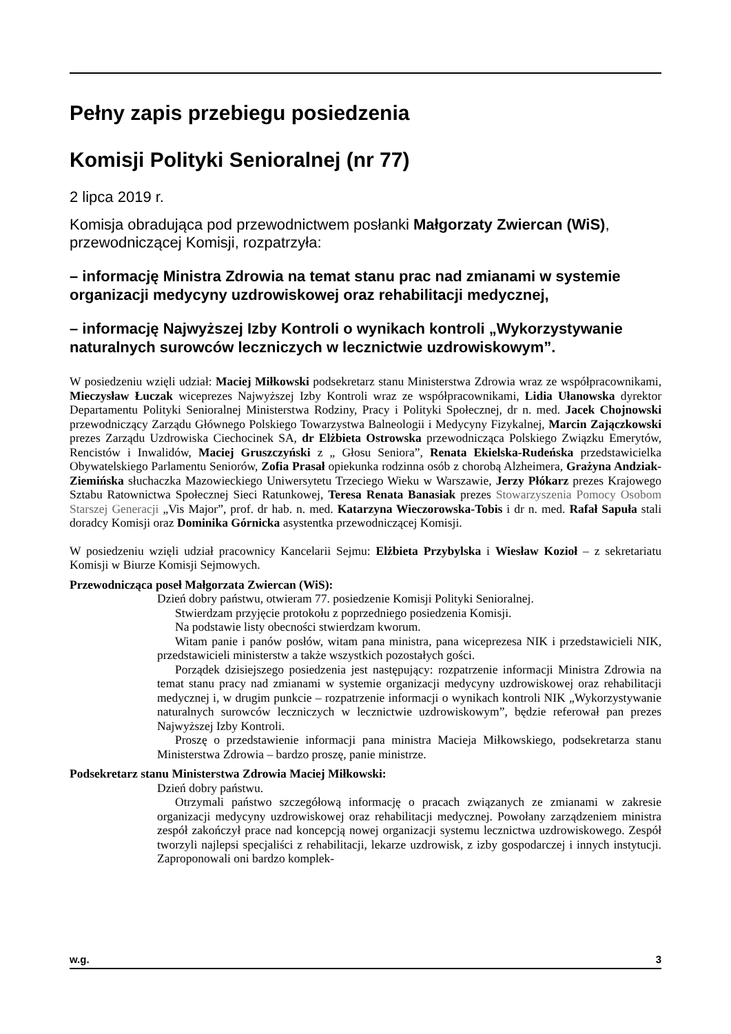Pełny zapis przebiegu posiedzenia
Komisji Polityki Senioralnej (nr 77)
2 lipca 2019 r.
Komisja obradująca pod przewodnictwem posłanki Małgorzaty Zwiercan (WiS), przewodniczącej Komisji, rozpatrzyła:
– informację Ministra Zdrowia na temat stanu prac nad zmianami w systemie organizacji medycyny uzdrowiskowej oraz rehabilitacji medycznej,
– informację Najwyższej Izby Kontroli o wynikach kontroli „Wykorzystywanie naturalnych surowców leczniczych w lecznictwie uzdrowiskowym”.
W posiedzeniu wzięli udział: Maciej Miłkowski podsekretarz stanu Ministerstwa Zdrowia wraz ze współpracownikami, Mieczysław Łuczak wiceprezes Najwyższej Izby Kontroli wraz ze współpracownikami, Lidia Ułanowska dyrektor Departamentu Polityki Senioralnej Ministerstwa Rodziny, Pracy i Polityki Społecznej, dr n. med. Jacek Chojnowski przewodniczący Zarządu Głównego Polskiego Towarzystwa Balneologii i Medycyny Fizykalnej, Marcin Zajączkowski prezes Zarządu Uzdrowiska Ciechocinek SA, dr Elżbieta Ostrowska przewodnicząca Polskiego Związku Emerytów, Rencistów i Inwalidów, Maciej Gruszczyński z „ Głosu Seniora”, Renata Ekielska-Rudeńska przedstawicielka Obywatelskiego Parlamentu Seniorów, Zofia Prasał opiekunka rodzinna osób z chorobą Alzheimera, Grażyna Andziak-Ziemińska słuchaczka Mazowieckiego Uniwersytetu Trzeciego Wieku w Warszawie, Jerzy Płókarz prezes Krajowego Sztabu Ratownictwa Społecznej Sieci Ratunkowej, Teresa Renata Banasiak prezes Stowarzyszenia Pomocy Osobom Starszej Generacji „Vis Major”, prof. dr hab. n. med. Katarzyna Wieczorowska-Tobis i dr n. med. Rafał Sapuła stali doradcy Komisji oraz Dominika Górnicka asystentka przewodniczącej Komisji.
W posiedzeniu wzięli udział pracownicy Kancelarii Sejmu: Elżbieta Przybylska i Wiesław Kozioł – z sekretariatu Komisji w Biurze Komisji Sejmowych.
Przewodnicząca poseł Małgorzata Zwiercan (WiS):
Dzień dobry państwu, otwieram 77. posiedzenie Komisji Polityki Senioralnej.
Stwierdzam przyjęcie protokołu z poprzedniego posiedzenia Komisji.
Na podstawie listy obecności stwierdzam kworum.
Witam panie i panów posłów, witam pana ministra, pana wiceprezesa NIK i przedstawicieli NIK, przedstawicieli ministerstw a także wszystkich pozostałych gości.
Porządek dzisiejszego posiedzenia jest następujący: rozpatrzenie informacji Ministra Zdrowia na temat stanu pracy nad zmianami w systemie organizacji medycyny uzdrowiskowej oraz rehabilitacji medycznej i, w drugim punkcie – rozpatrzenie informacji o wynikach kontroli NIK „Wykorzystywanie naturalnych surowców leczniczych w lecznictwie uzdrowiskowym”, będzie referował pan prezes Najwyższej Izby Kontroli.
Proszę o przedstawienie informacji pana ministra Macieja Miłkowskiego, podsekretarza stanu Ministerstwa Zdrowia – bardzo proszę, panie ministrze.
Podsekretarz stanu Ministerstwa Zdrowia Maciej Miłkowski:
Dzień dobry państwu.
Otrzymali państwo szczegółową informację o pracach związanych ze zmianami w zakresie organizacji medycyny uzdrowiskowej oraz rehabilitacji medycznej. Powołany zarządzeniem ministra zespół zakończył prace nad koncepcją nowej organizacji systemu lecznictwa uzdrowiskowego. Zespół tworzyli najlepsi specjaliści z rehabilitacji, lekarze uzdrowisk, z izby gospodarczej i innych instytucji. Zaproponowali oni bardzo komplek-
w.g. 3